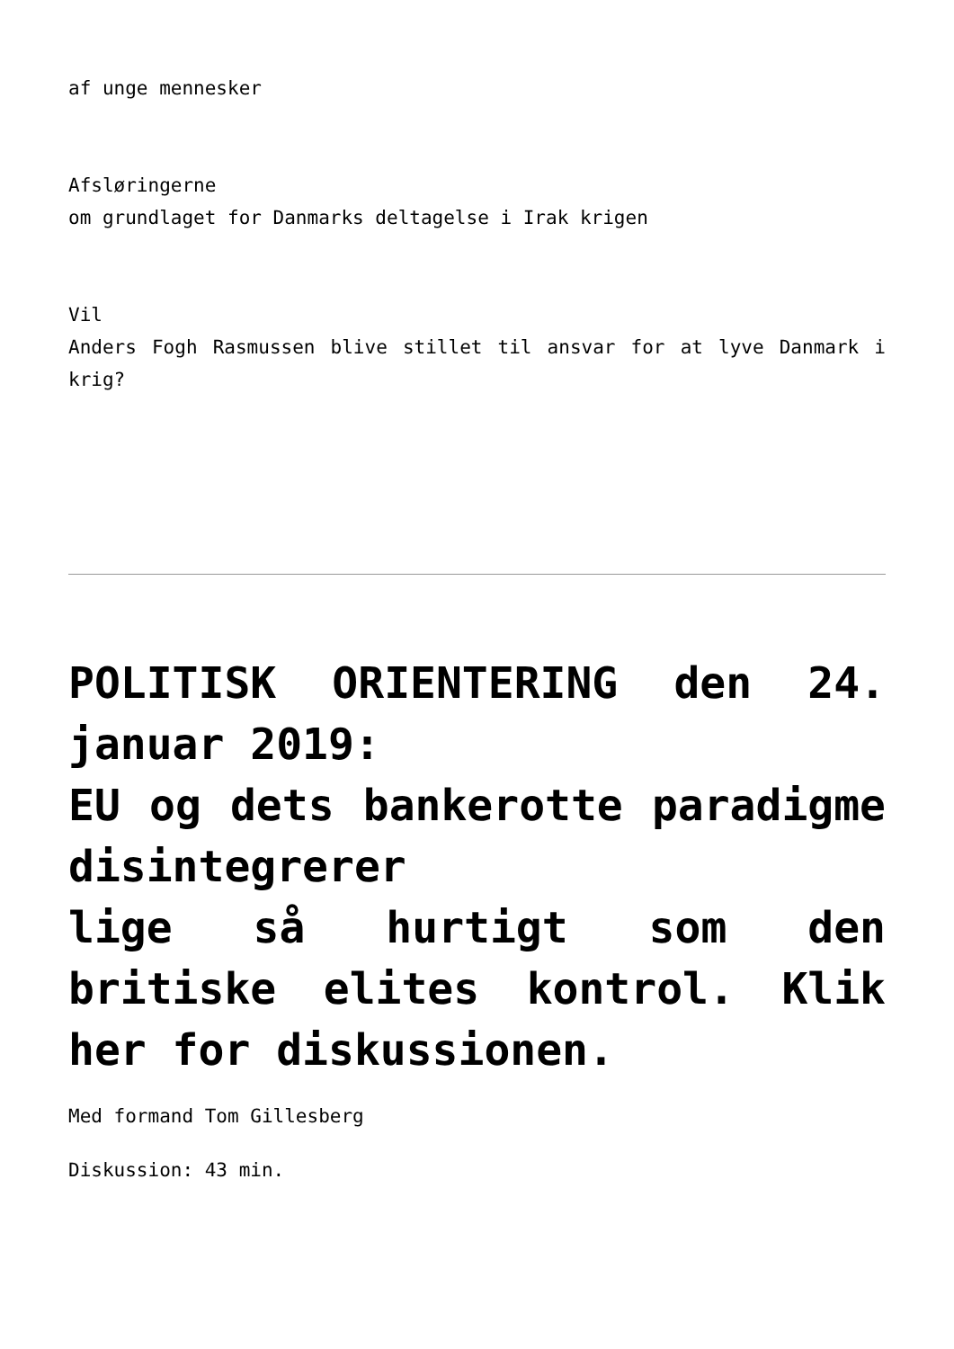af unge mennesker
Afsløringerne
om grundlaget for Danmarks deltagelse i Irak krigen
Vil
Anders Fogh Rasmussen blive stillet til ansvar for at lyve Danmark i krig?
POLITISK ORIENTERING den 24. januar 2019:
EU og dets bankerotte paradigme disintegrerer
lige så hurtigt som den britiske elites kontrol. Klik her for diskussionen.
Med formand Tom Gillesberg
Diskussion: 43 min.